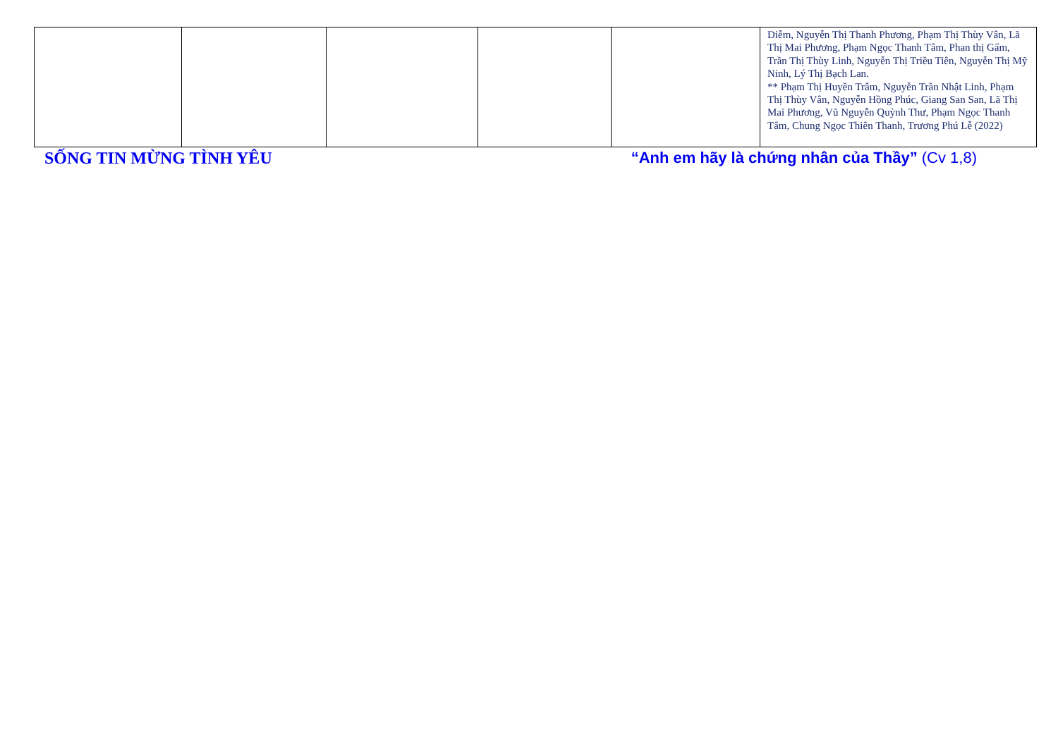| | | | | | Diễm, Nguyễn Thị Thanh Phương, Phạm Thị Thùy Vân, Lã Thị Mai Phương, Phạm Ngọc Thanh Tâm, Phan thị Gấm, Trần Thị Thùy Linh, Nguyễn Thị Triều Tiên, Nguyễn Thị Mỹ Ninh, Lý Thị Bạch Lan. ** Phạm Thị Huyền Trâm, Nguyễn Trần Nhật Linh, Phạm Thị Thùy Vân, Nguyễn Hồng Phúc, Giang San San, Lã Thị Mai Phương, Vũ Nguyễn Quỳnh Thư, Phạm Ngọc Thanh Tâm, Chung Ngọc Thiên Thanh, Trương Phú Lễ (2022) |
SỐNG TIN MỪNG TÌNH YÊU “Anh em hãy là chứng nhân của Thầy” (Cv 1,8)